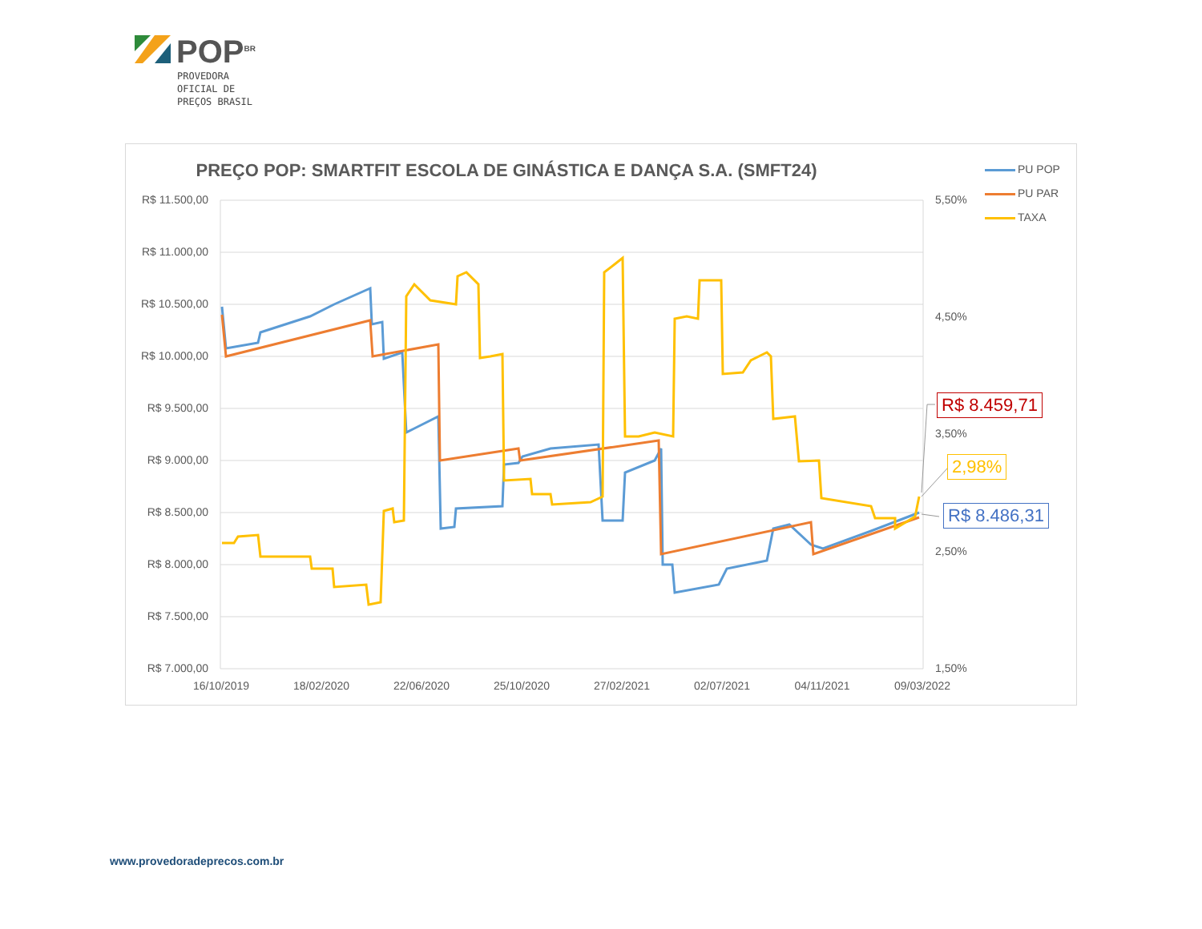POP<sup>BR</sup>
PROVEDORA
OFICIAL DE
PREÇOS BRASIL
PREÇO POP: SMARTFIT ESCOLA DE GINÁSTICA E DANÇA S.A. (SMFT24)
PU POP
PU PAR
TAXA
R$ 11.500,00
R$ 11.000,00
R$ 10.500,00
R$ 10.000,00
R$ 9.500,00
R$ 9.000,00
R$ 8.500,00
R$ 8.000,00
R$ 7.500,00
R$ 7.000,00
5,50%
4,50%
3,50%
2,50%
1,50%
R$ 8.459,71
2,98%
R$ 8.486,31
16/10/2019 18/02/2020 22/06/2020 25/10/2020 27/02/2021 02/07/2021 04/11/2021 09/03/2022
www.provedoradeprecos.com.br